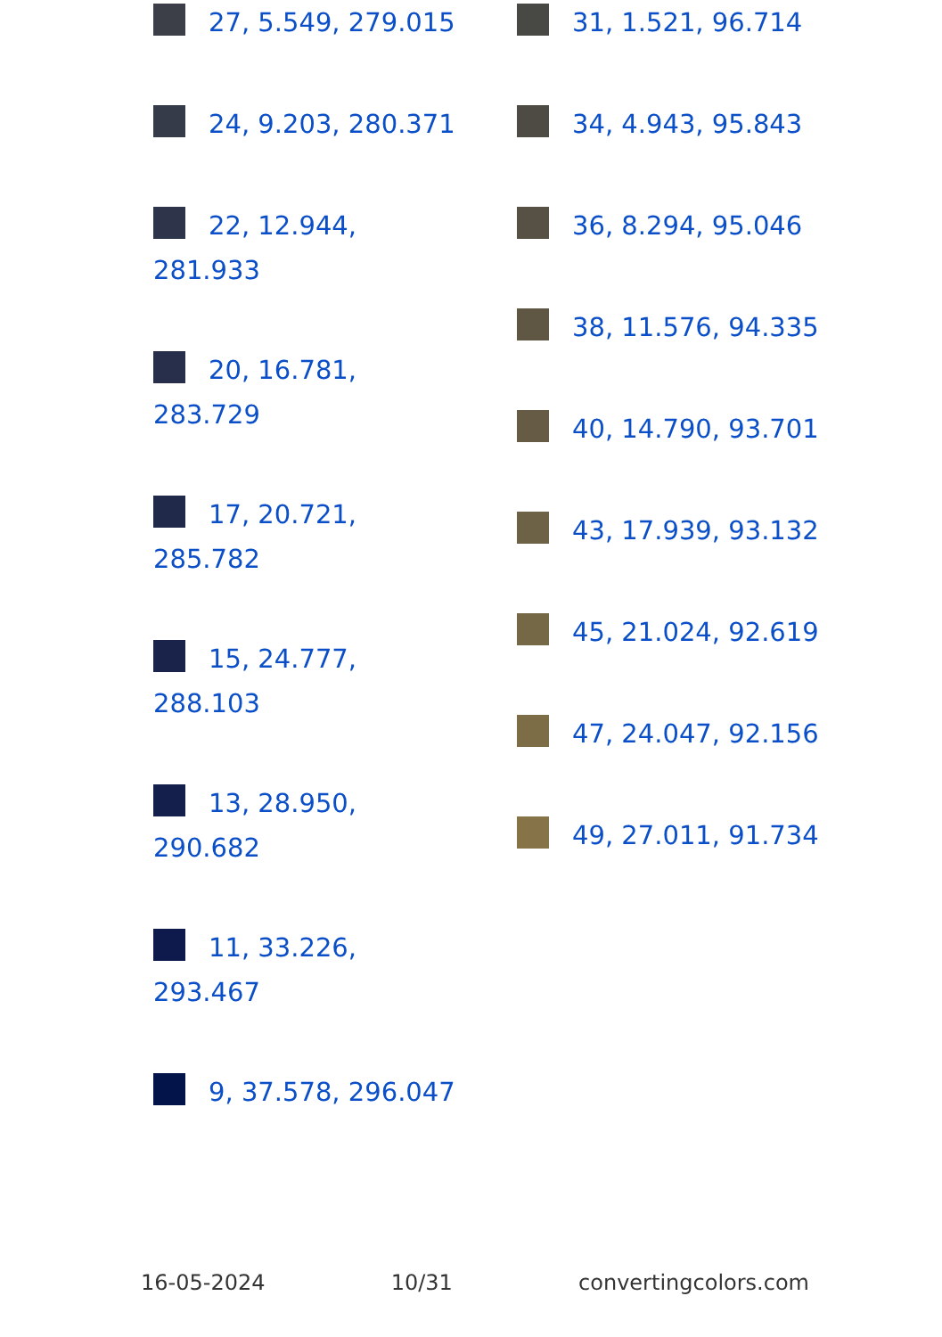27, 5.549, 279.015
24, 9.203, 280.371
22, 12.944, 281.933
20, 16.781, 283.729
17, 20.721, 285.782
15, 24.777, 288.103
13, 28.950, 290.682
11, 33.226, 293.467
9, 37.578, 296.047
31, 1.521, 96.714
34, 4.943, 95.843
36, 8.294, 95.046
38, 11.576, 94.335
40, 14.790, 93.701
43, 17.939, 93.132
45, 21.024, 92.619
47, 24.047, 92.156
49, 27.011, 91.734
16-05-2024 10/31 convertingcolors.com